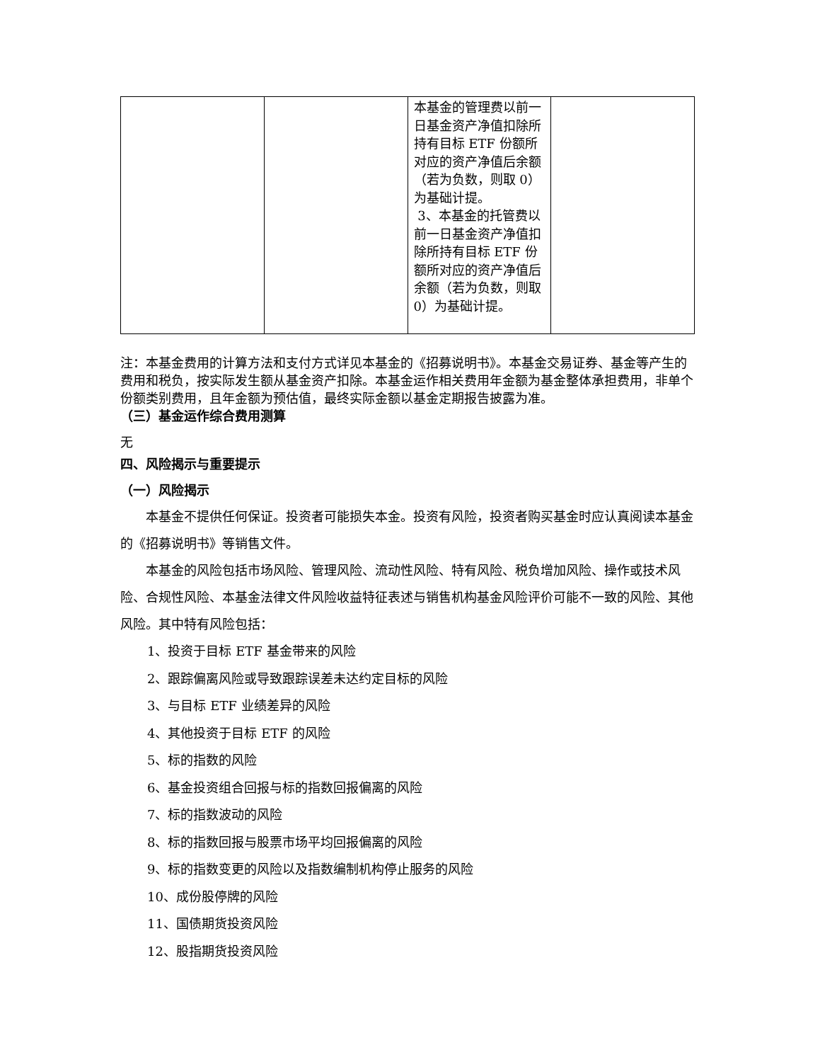| | | 本基金的管理费以前一日基金资产净值扣除所持有目标 ETF 份额所对应的资产净值后余额（若为负数，则取 0）为基础计提。 3、本基金的托管费以前一日基金资产净值扣除所持有目标 ETF 份额所对应的资产净值后余额（若为负数，则取 0）为基础计提。 | |
注：本基金费用的计算方法和支付方式详见本基金的《招募说明书》。本基金交易证券、基金等产生的费用和税负，按实际发生额从基金资产扣除。本基金运作相关费用年金额为基金整体承担费用，非单个份额类别费用，且年金额为预估值，最终实际金额以基金定期报告披露为准。
（三）基金运作综合费用测算
无
四、风险揭示与重要提示
（一）风险揭示
本基金不提供任何保证。投资者可能损失本金。投资有风险，投资者购买基金时应认真阅读本基金的《招募说明书》等销售文件。
本基金的风险包括市场风险、管理风险、流动性风险、特有风险、税负增加风险、操作或技术风险、合规性风险、本基金法律文件风险收益特征表述与销售机构基金风险评价可能不一致的风险、其他风险。其中特有风险包括：
1、投资于目标 ETF 基金带来的风险
2、跟踪偏离风险或导致跟踪误差未达约定目标的风险
3、与目标 ETF 业绩差异的风险
4、其他投资于目标 ETF 的风险
5、标的指数的风险
6、基金投资组合回报与标的指数回报偏离的风险
7、标的指数波动的风险
8、标的指数回报与股票市场平均回报偏离的风险
9、标的指数变更的风险以及指数编制机构停止服务的风险
10、成份股停牌的风险
11、国债期货投资风险
12、股指期货投资风险